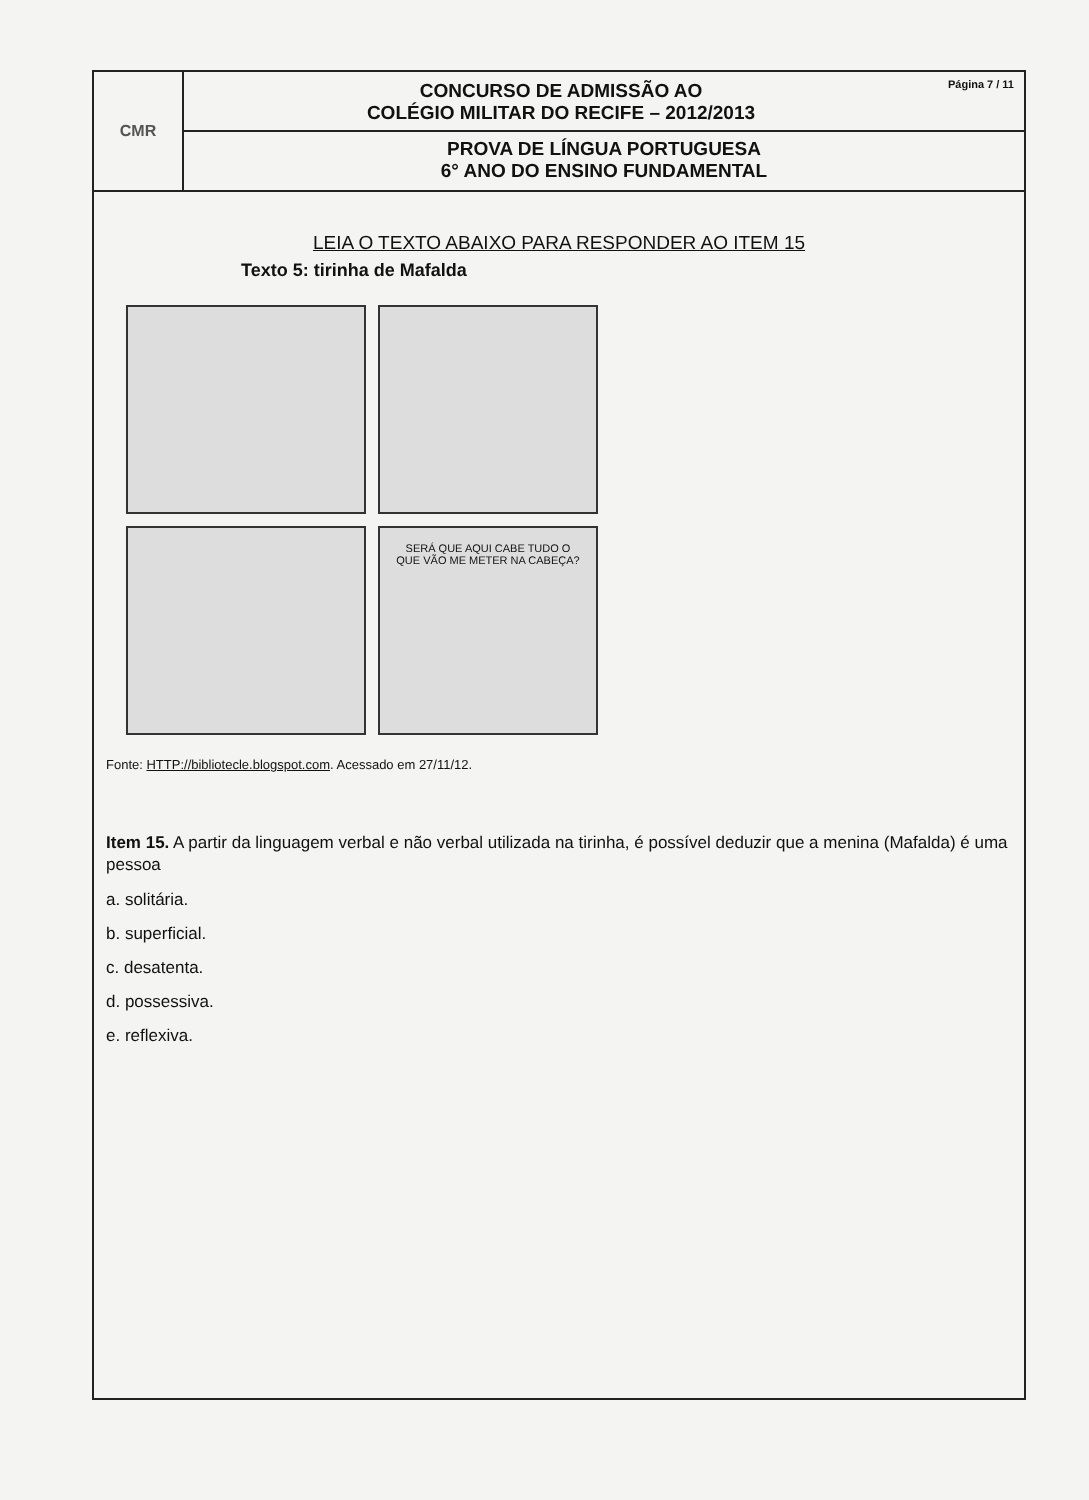CMR
CONCURSO DE ADMISSÃO AO
COLÉGIO MILITAR DO RECIFE – 2012/2013
Página 7 / 11
PROVA DE LÍNGUA PORTUGUESA
6° ANO DO ENSINO FUNDAMENTAL
LEIA O TEXTO ABAIXO PARA RESPONDER AO ITEM 15
Texto 5: tirinha de Mafalda
SERÁ QUE AQUI CABE TUDO O QUE VÃO ME METER NA CABEÇA?
Fonte: HTTP://bibliotecle.blogspot.com. Acessado em 27/11/12.
Item 15. A partir da linguagem verbal e não verbal utilizada na tirinha, é possível deduzir que a menina (Mafalda) é uma pessoa
a. solitária.
b. superficial.
c. desatenta.
d. possessiva.
e. reflexiva.